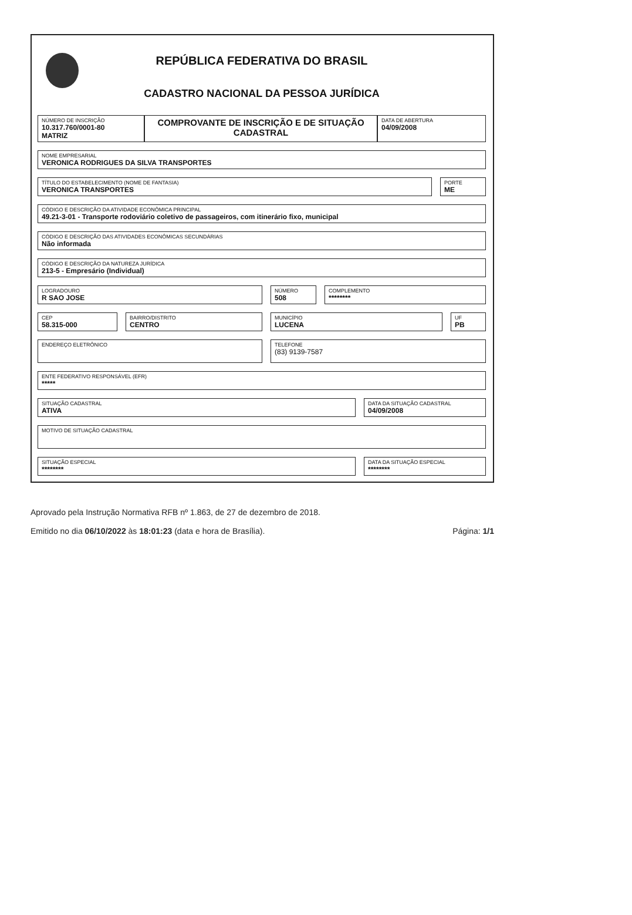REPÚBLICA FEDERATIVA DO BRASIL
CADASTRO NACIONAL DA PESSOA JURÍDICA
NÚMERO DE INSCRIÇÃO
10.317.760/0001-80
MATRIZ
COMPROVANTE DE INSCRIÇÃO E DE SITUAÇÃO CADASTRAL
DATA DE ABERTURA
04/09/2008
NOME EMPRESARIAL
VERONICA RODRIGUES DA SILVA TRANSPORTES
TÍTULO DO ESTABELECIMENTO (NOME DE FANTASIA)
VERONICA TRANSPORTES
PORTE
ME
CÓDIGO E DESCRIÇÃO DA ATIVIDADE ECONÔMICA PRINCIPAL
49.21-3-01 - Transporte rodoviário coletivo de passageiros, com itinerário fixo, municipal
CÓDIGO E DESCRIÇÃO DAS ATIVIDADES ECONÔMICAS SECUNDÁRIAS
Não informada
CÓDIGO E DESCRIÇÃO DA NATUREZA JURÍDICA
213-5 - Empresário (Individual)
LOGRADOURO
R SAO JOSE
NÚMERO
508
COMPLEMENTO
********
CEP
58.315-000
BAIRRO/DISTRITO
CENTRO
MUNICÍPIO
LUCENA
UF
PB
ENDEREÇO ELETRÔNICO TELEFONE
(83) 9139-7587
ENTE FEDERATIVO RESPONSÁVEL (EFR)
*****
SITUAÇÃO CADASTRAL
ATIVA
DATA DA SITUAÇÃO CADASTRAL
04/09/2008
MOTIVO DE SITUAÇÃO CADASTRAL
SITUAÇÃO ESPECIAL
********
DATA DA SITUAÇÃO ESPECIAL
********
Aprovado pela Instrução Normativa RFB nº 1.863, de 27 de dezembro de 2018.
Emitido no dia 06/10/2022 às 18:01:23 (data e hora de Brasília). Página: 1/1